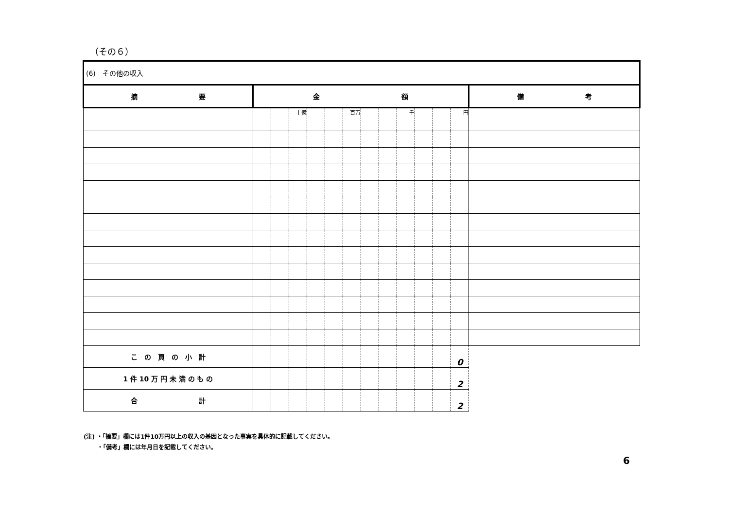（その６）
| (6) その他の収入 | | | | | | | | | | | | | |
| 摘 要 | 金 額 | | | | | | | | | | | | 備 考 |
| | | | 十億 | | | 百万 | | | 千 | | | 円 | |
| こ の 頁 の 小 計 | | | | | | | | | | | | 0 | |
| 1 件 10 万 円 未 満 の も の | | | | | | | | | | | | 2 | |
| 合 計 | | | | | | | | | | | | 2 | |
(注) ・「摘要」欄には1件10万円以上の収入の基因となった事実を具体的に記載してください。
　　 ・「備考」欄には年月日を記載してください。
6